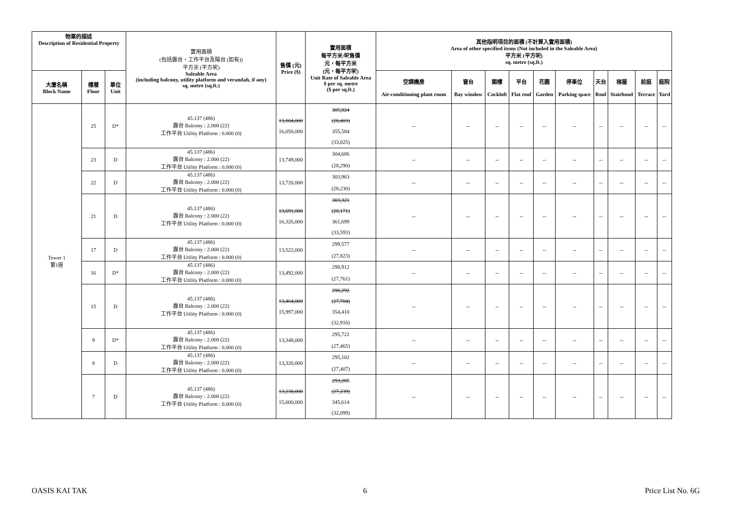| 物業的描述 Description of Residential Property | | | 實用面積 (包括露台，工作平台及陽台 (如有)) 平方米 (平方呎) Saleable Area (including balcony, utility platform and verandah, if any) sq. metre (sq.ft.) | 售價 (元) Price ($) | 實用面積 每平方米/呎售價 元，每平方米 (元，每平方呎) Unit Rate of Saleable Area $ per sq. metre ($ per sq.ft.) | 其他指明項目的面積 (不計算入實用面積) Area of other specified items (Not included in the Saleable Area) 平方米 (平方呎) sq. metre (sq.ft.) | | | | | | | | | |
| --- | --- | --- | --- | --- | --- | --- | --- | --- | --- | --- | --- | --- | --- | --- | --- |
| 大廈名稱 Block Name | 樓層 Floor | 單位 Unit | | | | 空調機房 Air-conditioning plant room | 窗台 Bay window | 閣樓 Cockloft | 平台 Flat roof | 花園 Garden | 停車位 Parking space | 天台 Roof | 梯屋 Stairhood | 前庭 Terrace | 庭院 Yard |
| Tower 1 第1座 | 25 | D* | 45.137 (486) 露台 Balcony : 2.000 (22) 工作平台 Utility Platform : 0.000 (0) | 13,804,000 16,050,000 | 305,824 (28,403) 355,584 (33,025) | -- | -- | -- | -- | -- | -- | -- | -- | -- | -- |
| | 23 | D | 45.137 (486) 露台 Balcony : 2.000 (22) 工作平台 Utility Platform : 0.000 (0) | 13,749,000 | 304,606 (28,290) | -- | -- | -- | -- | -- | -- | -- | -- | -- | -- |
| | 22 | D | 45.137 (486) 露台 Balcony : 2.000 (22) 工作平台 Utility Platform : 0.000 (0) | 13,720,000 | 303,963 (28,230) | -- | -- | -- | -- | -- | -- | -- | -- | -- | -- |
| | 21 | D | 45.137 (486) 露台 Balcony : 2.000 (22) 工作平台 Utility Platform : 0.000 (0) | 13,691,000 16,326,000 | 303,321 (28,171) 361,699 (33,593) | -- | -- | -- | -- | -- | -- | -- | -- | -- | -- |
| | 17 | D | 45.137 (486) 露台 Balcony : 2.000 (22) 工作平台 Utility Platform : 0.000 (0) | 13,522,000 | 299,577 (27,823) | -- | -- | -- | -- | -- | -- | -- | -- | -- | -- |
| | 16 | D* | 45.137 (486) 露台 Balcony : 2.000 (22) 工作平台 Utility Platform : 0.000 (0) | 13,492,000 | 298,912 (27,761) | -- | -- | -- | -- | -- | -- | -- | -- | -- | -- |
| | 15 | D | 45.137 (486) 露台 Balcony : 2.000 (22) 工作平台 Utility Platform : 0.000 (0) | 13,464,000 15,997,000 | 298,292 (27,704) 354,410 (32,916) | -- | -- | -- | -- | -- | -- | -- | -- | -- | -- |
| | 9 | D* | 45.137 (486) 露台 Balcony : 2.000 (22) 工作平台 Utility Platform : 0.000 (0) | 13,348,000 | 295,722 (27,465) | -- | -- | -- | -- | -- | -- | -- | -- | -- | -- |
| | 8 | D | 45.137 (486) 露台 Balcony : 2.000 (22) 工作平台 Utility Platform : 0.000 (0) | 13,320,000 | 295,102 (27,407) | -- | -- | -- | -- | -- | -- | -- | -- | -- | -- |
| | 7 | D | 45.137 (486) 露台 Balcony : 2.000 (22) 工作平台 Utility Platform : 0.000 (0) | 13,238,000 15,600,000 | 293,285 (27,239) 345,614 (32,099) | -- | -- | -- | -- | -- | -- | -- | -- | -- | -- |
OASIS KAI TAK 6 Price List No. 6G